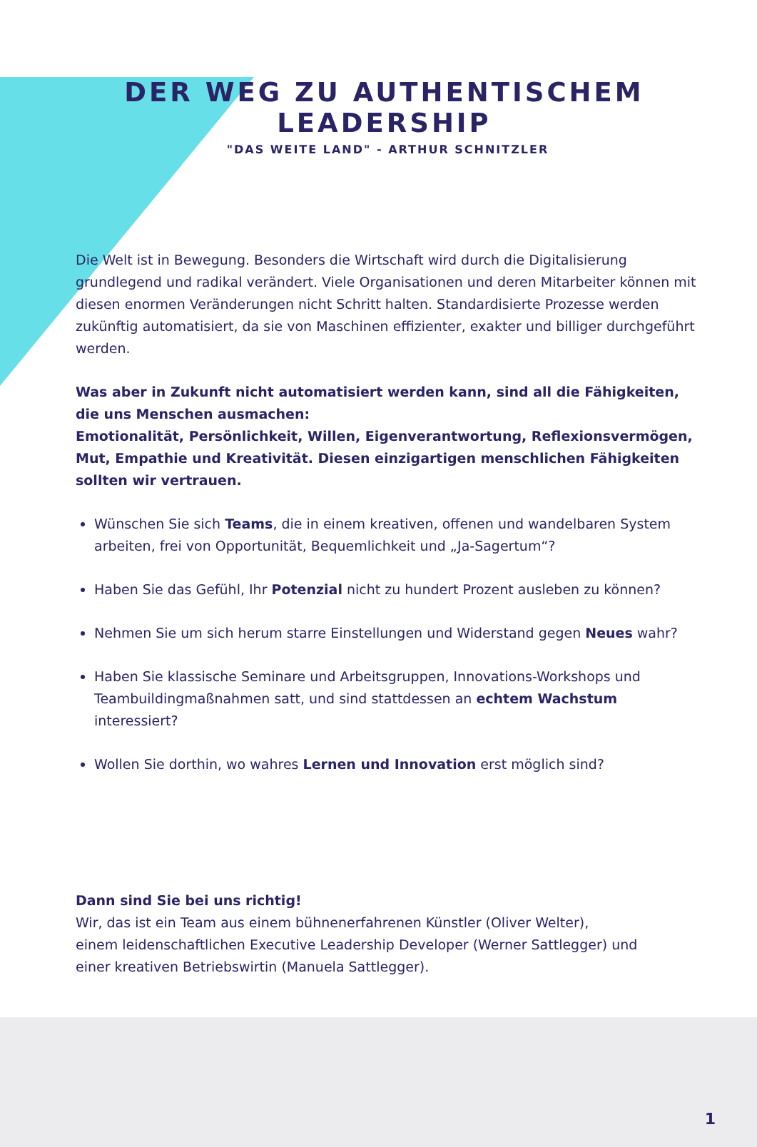DER WEG ZU AUTHENTISCHEM LEADERSHIP
"DAS WEITE LAND" - ARTHUR SCHNITZLER
Die Welt ist in Bewegung. Besonders die Wirtschaft wird durch die Digitalisierung grundlegend und radikal verändert. Viele Organisationen und deren Mitarbeiter können mit diesen enormen Veränderungen nicht Schritt halten. Standardisierte Prozesse werden zukünftig automatisiert, da sie von Maschinen effizienter, exakter und billiger durchgeführt werden.
Was aber in Zukunft nicht automatisiert werden kann, sind all die Fähigkeiten, die uns Menschen ausmachen:
Emotionalität, Persönlichkeit, Willen, Eigenverantwortung, Reflexionsvermögen, Mut, Empathie und Kreativität. Diesen einzigartigen menschlichen Fähigkeiten sollten wir vertrauen.
Wünschen Sie sich Teams, die in einem kreativen, offenen und wandelbaren System arbeiten, frei von Opportunität, Bequemlichkeit und „Ja-Sagertum“?
Haben Sie das Gefühl, Ihr Potenzial nicht zu hundert Prozent ausleben zu können?
Nehmen Sie um sich herum starre Einstellungen und Widerstand gegen Neues wahr?
Haben Sie klassische Seminare und Arbeitsgruppen, Innovations-Workshops und Teambuildingmaßnahmen satt, und sind stattdessen an echtem Wachstum interessiert?
Wollen Sie dorthin, wo wahres Lernen und Innovation erst möglich sind?
Dann sind Sie bei uns richtig!
Wir, das ist ein Team aus einem bühnenerfahrenen Künstler (Oliver Welter),
einem leidenschaftlichen Executive Leadership Developer (Werner Sattlegger) und
einer kreativen Betriebswirtin (Manuela Sattlegger).
1